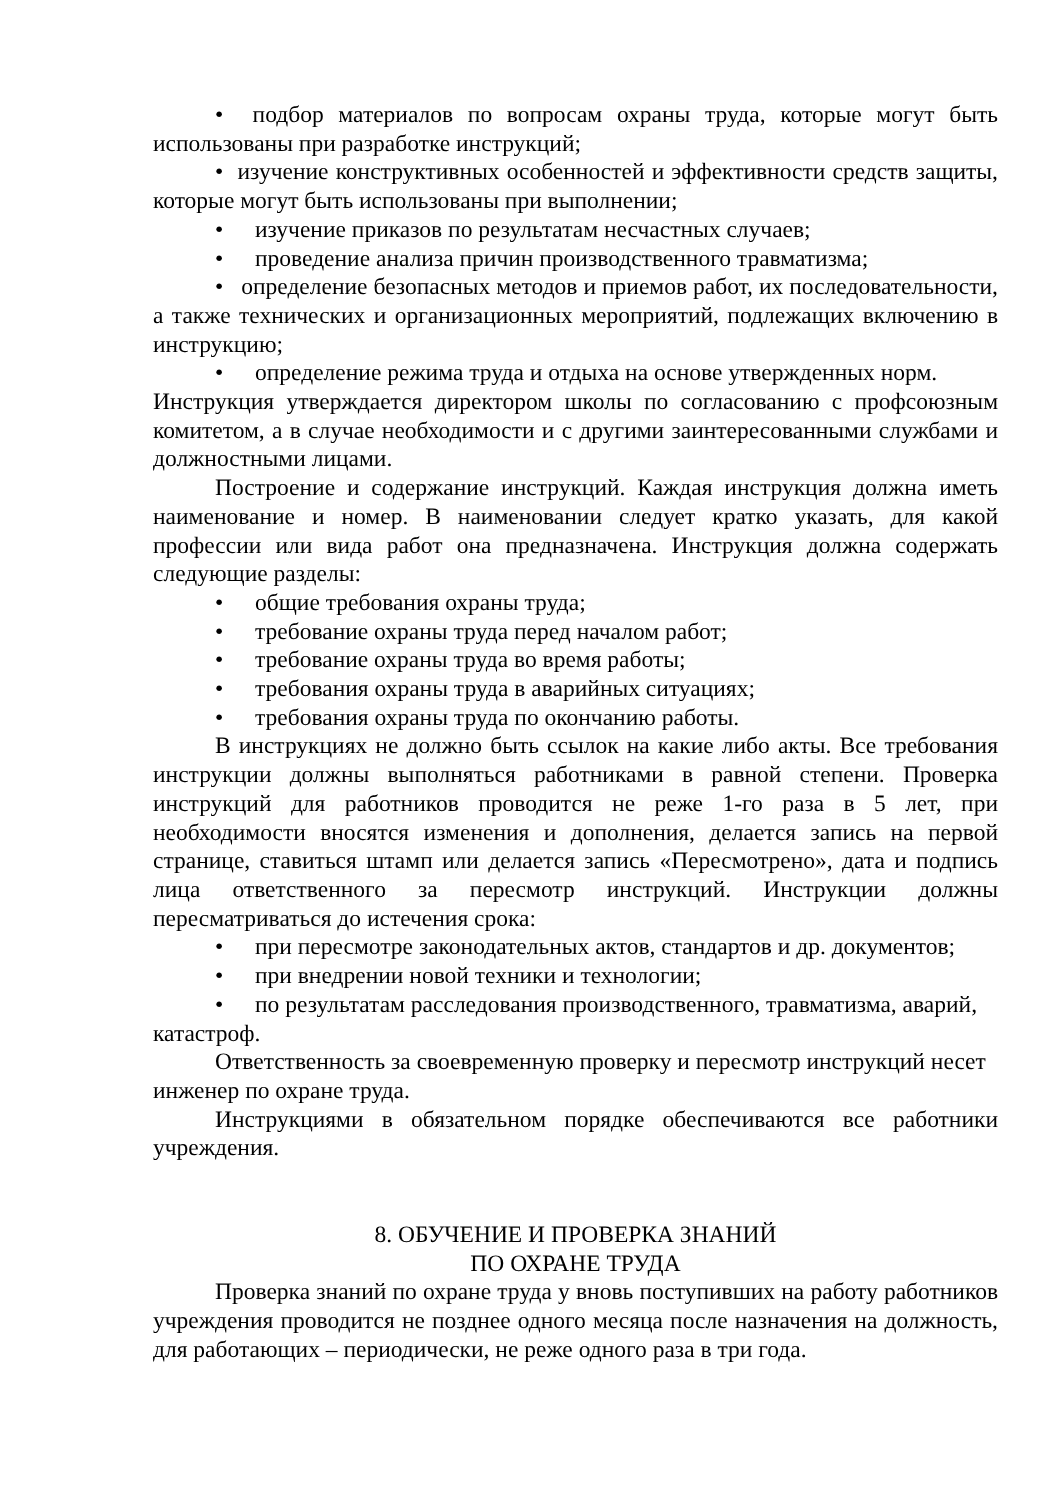• подбор материалов по вопросам охраны труда, которые могут быть использованы при разработке инструкций;
• изучение конструктивных особенностей и эффективности средств защиты, которые могут быть использованы при выполнении;
• изучение приказов по результатам несчастных случаев;
• проведение анализа причин производственного травматизма;
• определение безопасных методов и приемов работ, их последовательности, а также технических и организационных мероприятий, подлежащих включению в инструкцию;
• определение режима труда и отдыха на основе утвержденных норм.
Инструкция утверждается директором школы по согласованию с профсоюзным комитетом, а в случае необходимости и с другими заинтересованными службами и должностными лицами.
Построение и содержание инструкций. Каждая инструкция должна иметь наименование и номер. В наименовании следует кратко указать, для какой профессии или вида работ она предназначена. Инструкция должна содержать следующие разделы:
• общие требования охраны труда;
• требование охраны труда перед началом работ;
• требование охраны труда во время работы;
• требования охраны труда в аварийных ситуациях;
• требования охраны труда по окончанию работы.
В инструкциях не должно быть ссылок на какие либо акты. Все требования инструкции должны выполняться работниками в равной степени. Проверка инструкций для работников проводится не реже 1-го раза в 5 лет, при необходимости вносятся изменения и дополнения, делается запись на первой странице, ставиться штамп или делается запись «Пересмотрено», дата и подпись лица ответственного за пересмотр инструкций. Инструкции должны пересматриваться до истечения срока:
• при пересмотре законодательных актов, стандартов и др. документов;
• при внедрении новой техники и технологии;
• по результатам расследования производственного, травматизма, аварий, катастроф.
Ответственность за своевременную проверку и пересмотр инструкций несет инженер по охране труда.
Инструкциями в обязательном порядке обеспечиваются все работники учреждения.
8. ОБУЧЕНИЕ И ПРОВЕРКА ЗНАНИЙ
ПО ОХРАНЕ ТРУДА
Проверка знаний по охране труда у вновь поступивших на работу работников учреждения проводится не позднее одного месяца после назначения на должность, для работающих – периодически, не реже одного раза в три года.